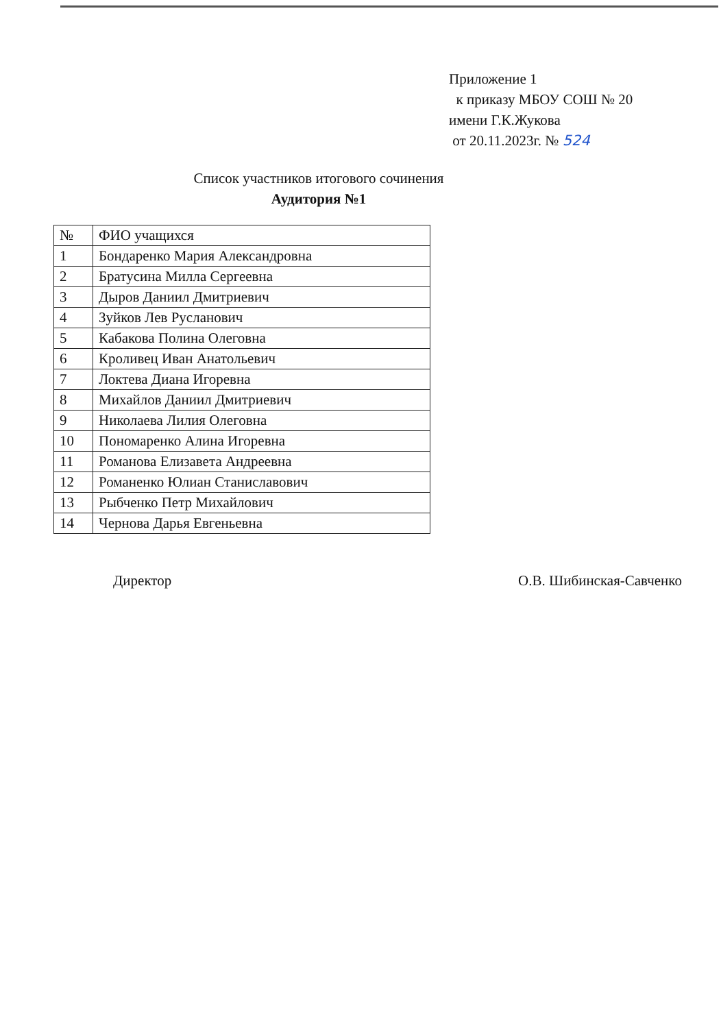Приложение 1
к приказу МБОУ СОШ № 20
имени Г.К.Жукова
от 20.11.2023г. № 524
Список участников итогового сочинения
Аудитория №1
| № | ФИО учащихся |
| --- | --- |
| 1 | Бондаренко Мария Александровна |
| 2 | Братусина Милла Сергеевна |
| 3 | Дыров Даниил Дмитриевич |
| 4 | Зуйков Лев Русланович |
| 5 | Кабакова Полина Олеговна |
| 6 | Кроливец Иван Анатольевич |
| 7 | Локтева Диана Игоревна |
| 8 | Михайлов Даниил Дмитриевич |
| 9 | Николаева Лилия Олеговна |
| 10 | Пономаренко Алина Игоревна |
| 11 | Романова Елизавета Андреевна |
| 12 | Романенко Юлиан Станиславович |
| 13 | Рыбченко Петр Михайлович |
| 14 | Чернова Дарья Евгеньевна |
Директор О.В. Шибинская-Савченко